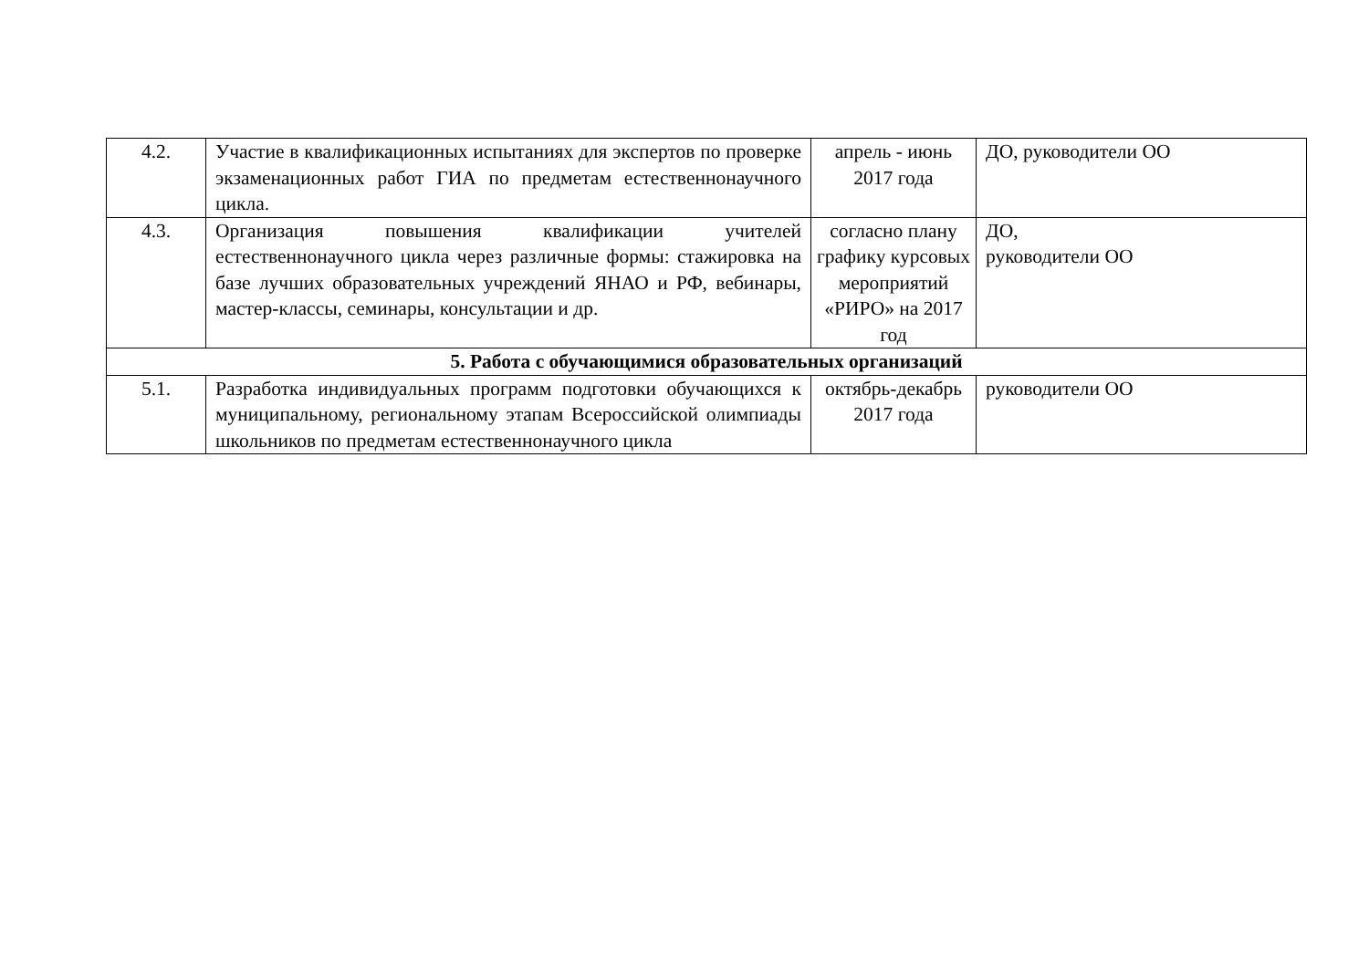| 4.2. | Участие в квалификационных испытаниях для экспертов по проверке экзаменационных работ ГИА по предметам естественнонаучного цикла. | апрель - июнь 2017 года | ДО, руководители ОО |
| 4.3. | Организация повышения квалификации учителей естественнонаучного цикла через различные формы: стажировка на базе лучших образовательных учреждений ЯНАО и РФ, вебинары, мастер-классы, семинары, консультации и др. | согласно плану графику курсовых мероприятий «РИРО» на 2017 год | ДО, руководители ОО |
| 5. Работа с обучающимися образовательных организаций | | | |
| 5.1. | Разработка индивидуальных программ подготовки обучающихся к муниципальному, региональному этапам Всероссийской олимпиады школьников по предметам естественнонаучного цикла | октябрь-декабрь 2017 года | руководители ОО |